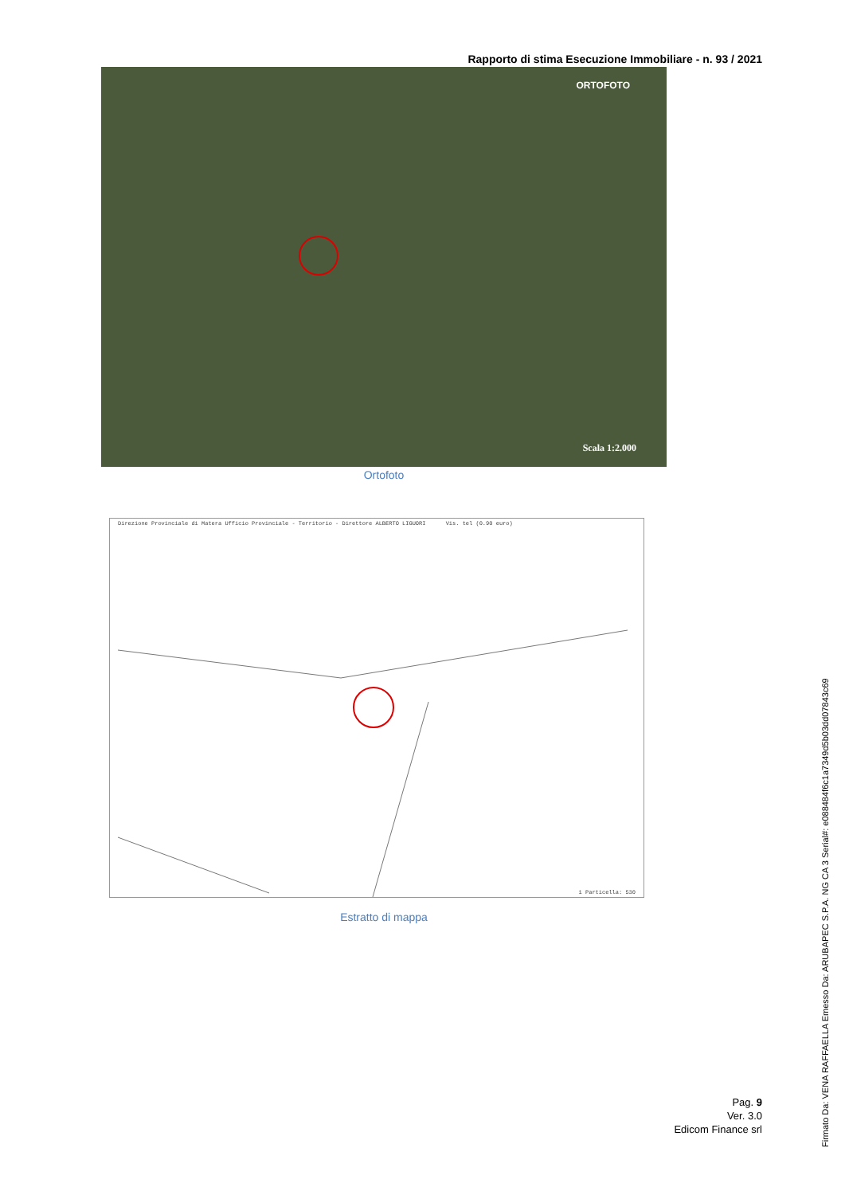Rapporto di stima Esecuzione Immobiliare - n. 93 / 2021
ORTOFOTO
Scala 1:2.000
Ortofoto
Direzione Provinciale di Matera Ufficio Provinciale - Territorio - Direttore ALBERTO LIGUORI Vis. tel (0.90 euro)
1 Particella: 530
Estratto di mappa
Pag. 9
Ver. 3.0
Edicom Finance srl
Firmato Da: VENA RAFFAELLA Emesso Da: ARUBAPEC S.P.A. NG CA 3 Serial#: e088484f6c1a7349d5b03dd07843c69